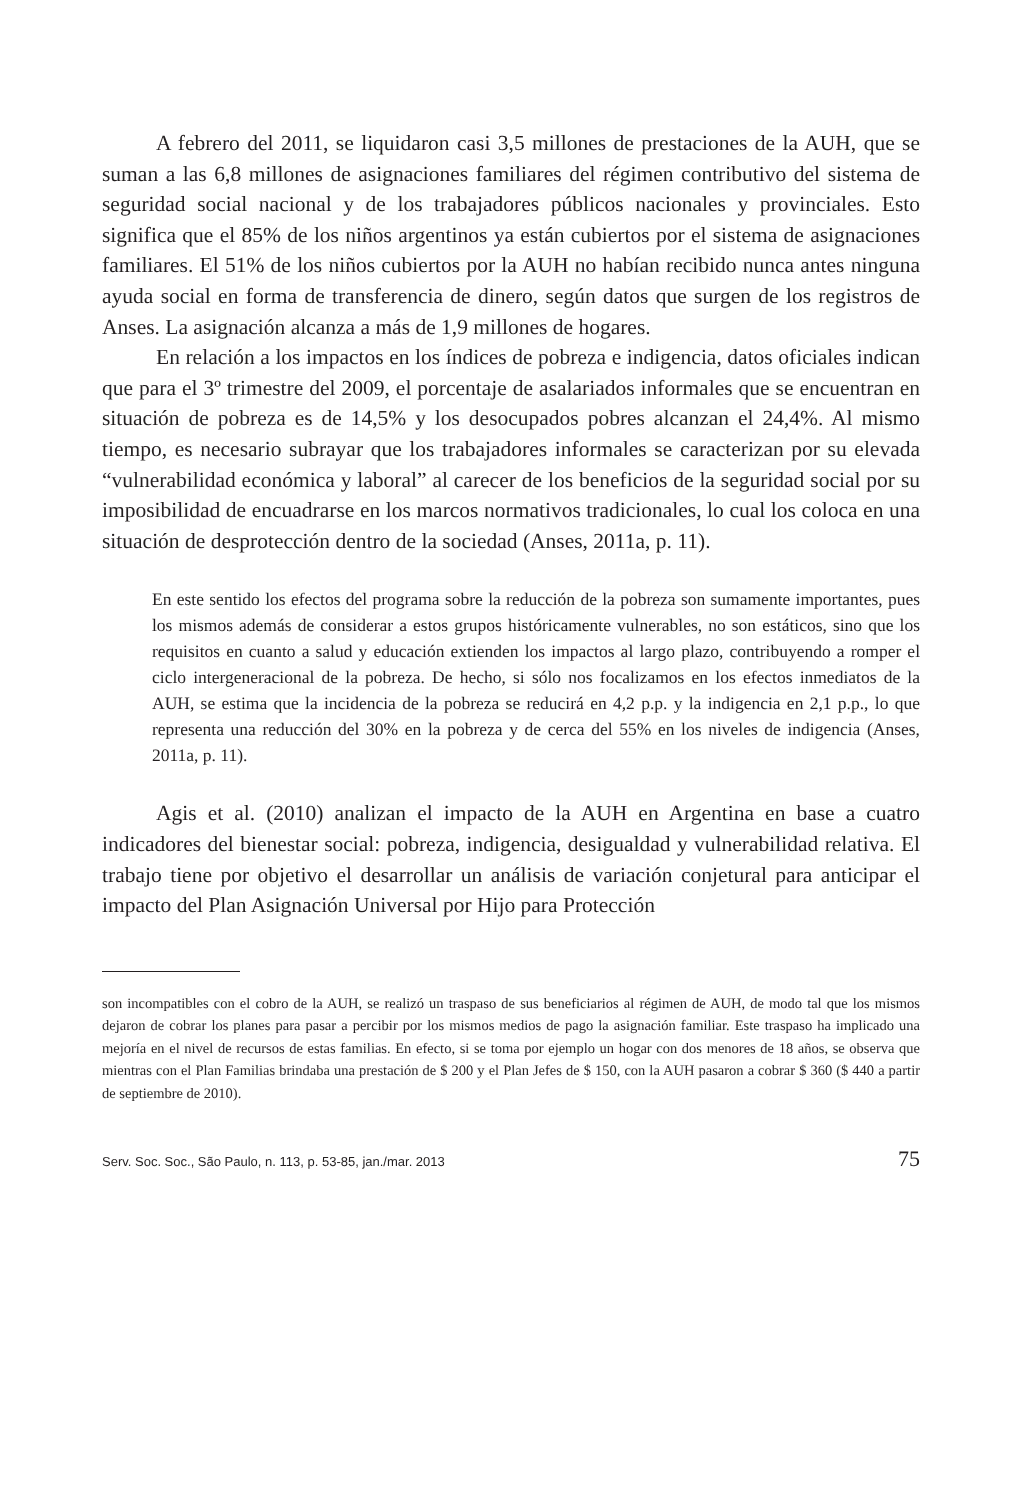A febrero del 2011, se liquidaron casi 3,5 millones de prestaciones de la AUH, que se suman a las 6,8 millones de asignaciones familiares del régimen contributivo del sistema de seguridad social nacional y de los trabajadores públicos nacionales y provinciales. Esto significa que el 85% de los niños argentinos ya están cubiertos por el sistema de asignaciones familiares. El 51% de los niños cubiertos por la AUH no habían recibido nunca antes ninguna ayuda social en forma de transferencia de dinero, según datos que surgen de los registros de Anses. La asignación alcanza a más de 1,9 millones de hogares.
En relación a los impactos en los índices de pobreza e indigencia, datos oficiales indican que para el 3º trimestre del 2009, el porcentaje de asalariados informales que se encuentran en situación de pobreza es de 14,5% y los desocupados pobres alcanzan el 24,4%. Al mismo tiempo, es necesario subrayar que los trabajadores informales se caracterizan por su elevada “vulnerabilidad económica y laboral” al carecer de los beneficios de la seguridad social por su imposibilidad de encuadrarse en los marcos normativos tradicionales, lo cual los coloca en una situación de desprotección dentro de la sociedad (Anses, 2011a, p. 11).
En este sentido los efectos del programa sobre la reducción de la pobreza son sumamente importantes, pues los mismos además de considerar a estos grupos históricamente vulnerables, no son estáticos, sino que los requisitos en cuanto a salud y educación extienden los impactos al largo plazo, contribuyendo a romper el ciclo intergeneracional de la pobreza. De hecho, si sólo nos focalizamos en los efectos inmediatos de la AUH, se estima que la incidencia de la pobreza se reducirá en 4,2 p.p. y la indigencia en 2,1 p.p., lo que representa una reducción del 30% en la pobreza y de cerca del 55% en los niveles de indigencia (Anses, 2011a, p. 11).
Agis et al. (2010) analizan el impacto de la AUH en Argentina en base a cuatro indicadores del bienestar social: pobreza, indigencia, desigualdad y vulnerabilidad relativa. El trabajo tiene por objetivo el desarrollar un análisis de variación conjetural para anticipar el impacto del Plan Asignación Universal por Hijo para Protección
son incompatibles con el cobro de la AUH, se realizó un traspaso de sus beneficiarios al régimen de AUH, de modo tal que los mismos dejaron de cobrar los planes para pasar a percibir por los mismos medios de pago la asignación familiar. Este traspaso ha implicado una mejoría en el nivel de recursos de estas familias. En efecto, si se toma por ejemplo un hogar con dos menores de 18 años, se observa que mientras con el Plan Familias brindaba una prestación de $ 200 y el Plan Jefes de $ 150, con la AUH pasaron a cobrar $ 360 ($ 440 a partir de septiembre de 2010).
Serv. Soc. Soc., São Paulo, n. 113, p. 53-85, jan./mar. 2013 75